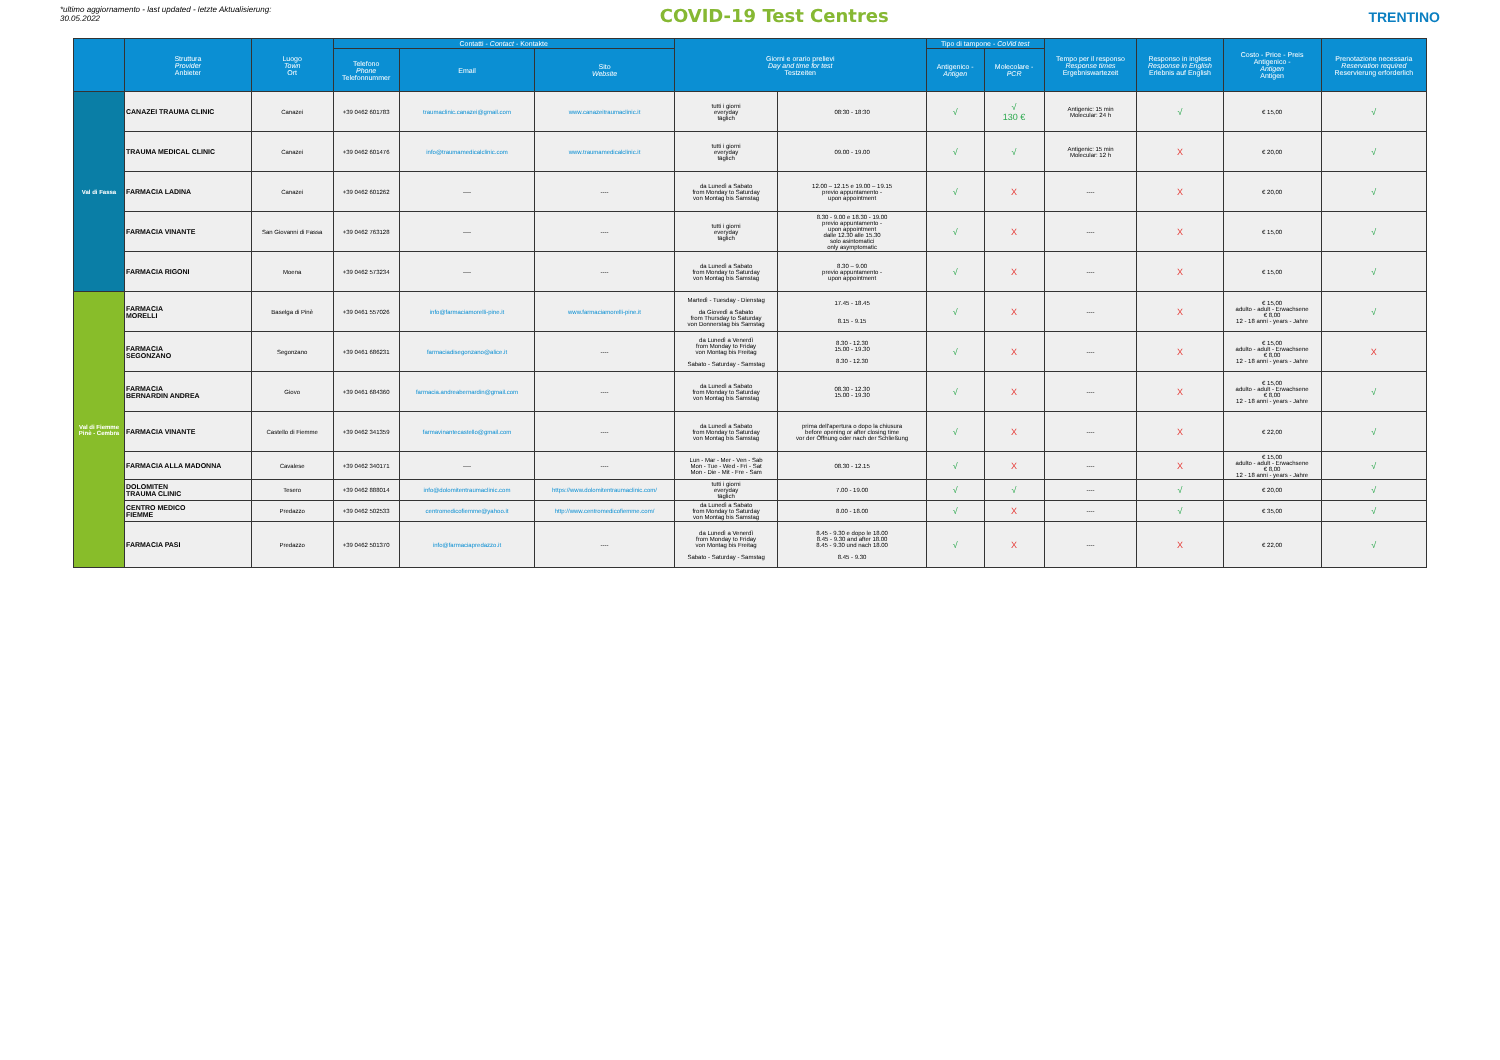*ultimo aggiornamento - last updated - letzte Aktualisierung:
30.05.2022
COVID-19 Test Centres
TRENTINO
| | Struttura Provider Anbieter | Luogo Town Ort | Contatti - Contact - Kontakte | | | Giorni e orario prelievi Day and time for test Testzeiten | | Tipo di tampone - CoVid test | | Tempo per il responso Response times Ergebniswartezeit | Responso in inglese Response in English Erlebnis auf English | Costo - Price - Preis Antigenico - Antigen Antigen | Prenotazione necessaria Reservation required Reservierung erforderlich |
| --- | --- | --- | --- | --- | --- | --- | --- | --- | --- | --- | --- | --- | --- |
| | | | Telefono Phone Telefonnummer | Email | Sito Website | | | Antigenico - Antigen | Molecolare - PCR | | | | |
| Val di Fassa | CANAZEI TRAUMA CLINIC | Canazei | +39 0462 601783 | traumaclinic.canazei@gmail.com | www.canazeitraumaclinic.it | tutti i giorni everyday täglich | 08:30 - 18:30 | √ | √ 130 € | Antigenic: 15 min Molecular: 24 h | √ | € 15,00 | √ |
| | TRAUMA MEDICAL CLINIC | Canazei | +39 0462 601476 | info@traumamedicalclinic.com | www.traumamedicalclinic.it | tutti i giorni everyday täglich | 09.00 - 19.00 | √ | √ | Antigenic: 15 min Molecular: 12 h | X | € 20,00 | √ |
| | FARMACIA LADINA | Canazei | +39 0462 601262 | ---- | ---- | da Lunedì a Sabato from Monday to Saturday von Montag bis Samstag | 12.00 – 12.15 e 19.00 – 19.15 previo appuntamento - upon appointment | √ | X | ---- | X | € 20,00 | √ |
| | FARMACIA VINANTE | San Giovanni di Fassa | +39 0462 763128 | ---- | ---- | tutti i giorni everyday täglich | 8.30 - 9.00 e 18.30 - 19.00 previo appuntamento - upon appointment dalle 12.30 alle 15.30 solo asintomatici only asymptomatic | √ | X | ---- | X | € 15,00 | √ |
| | FARMACIA RIGONI | Moena | +39 0462 573234 | ---- | ---- | da Lunedì a Sabato from Monday to Saturday von Montag bis Samstag | 8.30 – 9.00 previo appuntamento - upon appointment | √ | X | ---- | X | € 15,00 | √ |
| Val di Fiemme Pinè - Cembra | FARMACIA MORELLI | Baselga di Pinè | +39 0461 557026 | info@farmaciamorelli-pine.it | www.farmaciamorelli-pine.it | Martedì - Tuesday - Dienstag da Giovedì a Sabato from Thursday to Saturday von Donnerstag bis Samstag | 17.45 - 18.45 8.15 - 9.15 | √ | X | ---- | X | € 15,00 adulto - adult - Erwachsene € 8,00 12 - 18 anni - years - Jahre | √ |
| | FARMACIA SEGONZANO | Segonzano | +39 0461 686231 | farmaciadisegonzano@alice.it | ---- | da Lunedì a Venerdì from Monday to Friday von Montag bis Freitag Sabato - Saturday - Samstag | 8.30 - 12.30 15.00 - 19.30 8.30 - 12.30 | √ | X | ---- | X | € 15,00 adulto - adult - Erwachsene € 8,00 12 - 18 anni - years - Jahre | X |
| | FARMACIA BERNARDIN ANDREA | Giovo | +39 0461 684360 | farmacia.andreabernardin@gmail.com | ---- | da Lunedì a Sabato from Monday to Saturday von Montag bis Samstag | 08.30 - 12.30 15.00 - 19.30 | √ | X | ---- | X | € 15,00 adulto - adult - Erwachsene € 8,00 12 - 18 anni - years - Jahre | √ |
| | FARMACIA VINANTE | Castello di Fiemme | +39 0462 341359 | farmavinantecastello@gmail.com | ---- | da Lunedì a Sabato from Monday to Saturday von Montag bis Samstag | prima dell'apertura o dopo la chiusura before opening or after closing time vor der Öffnung oder nach der Schließung | √ | X | ---- | X | € 22,00 | √ |
| | FARMACIA ALLA MADONNA | Cavalese | +39 0462 340171 | ---- | ---- | Lun - Mar - Mer - Ven - Sab Mon - Tue - Wed - Fri - Sat Mon - Die - Mit - Fre - Sam | 08.30 - 12.15 | √ | X | ---- | X | € 15,00 adulto - adult - Erwachsene € 8,00 12 - 18 anni - years - Jahre | √ |
| | DOLOMITEN TRAUMA CLINIC | Tesero | +39 0462 888014 | info@dolomitentraumaclinic.com | https://www.dolomitentraumaclinic.com/ | tutti i giorni everyday täglich | 7.00 - 19.00 | √ | √ | ---- | √ | € 20,00 | √ |
| | CENTRO MEDICO FIEMME | Predazzo | +39 0462 502533 | centromedicofiemme@yahoo.it | http://www.centromedicofiemme.com/ | da Lunedì a Sabato from Monday to Saturday von Montag bis Samstag | 8.00 - 18.00 | √ | X | ---- | √ | € 35,00 | √ |
| | FARMACIA PASI | Predazzo | +39 0462 501370 | info@farmaciapredazzo.it | ---- | da Lunedì a Venerdì from Monday to Friday von Montag bis Freitag Sabato - Saturday - Samstag | 8.45 - 9.30 e dopo le 18.00 8.45 - 9.30 and after 18.00 8.45 - 9.30 und nach 18.00 8.45 - 9.30 | √ | X | ---- | X | € 22,00 | √ |